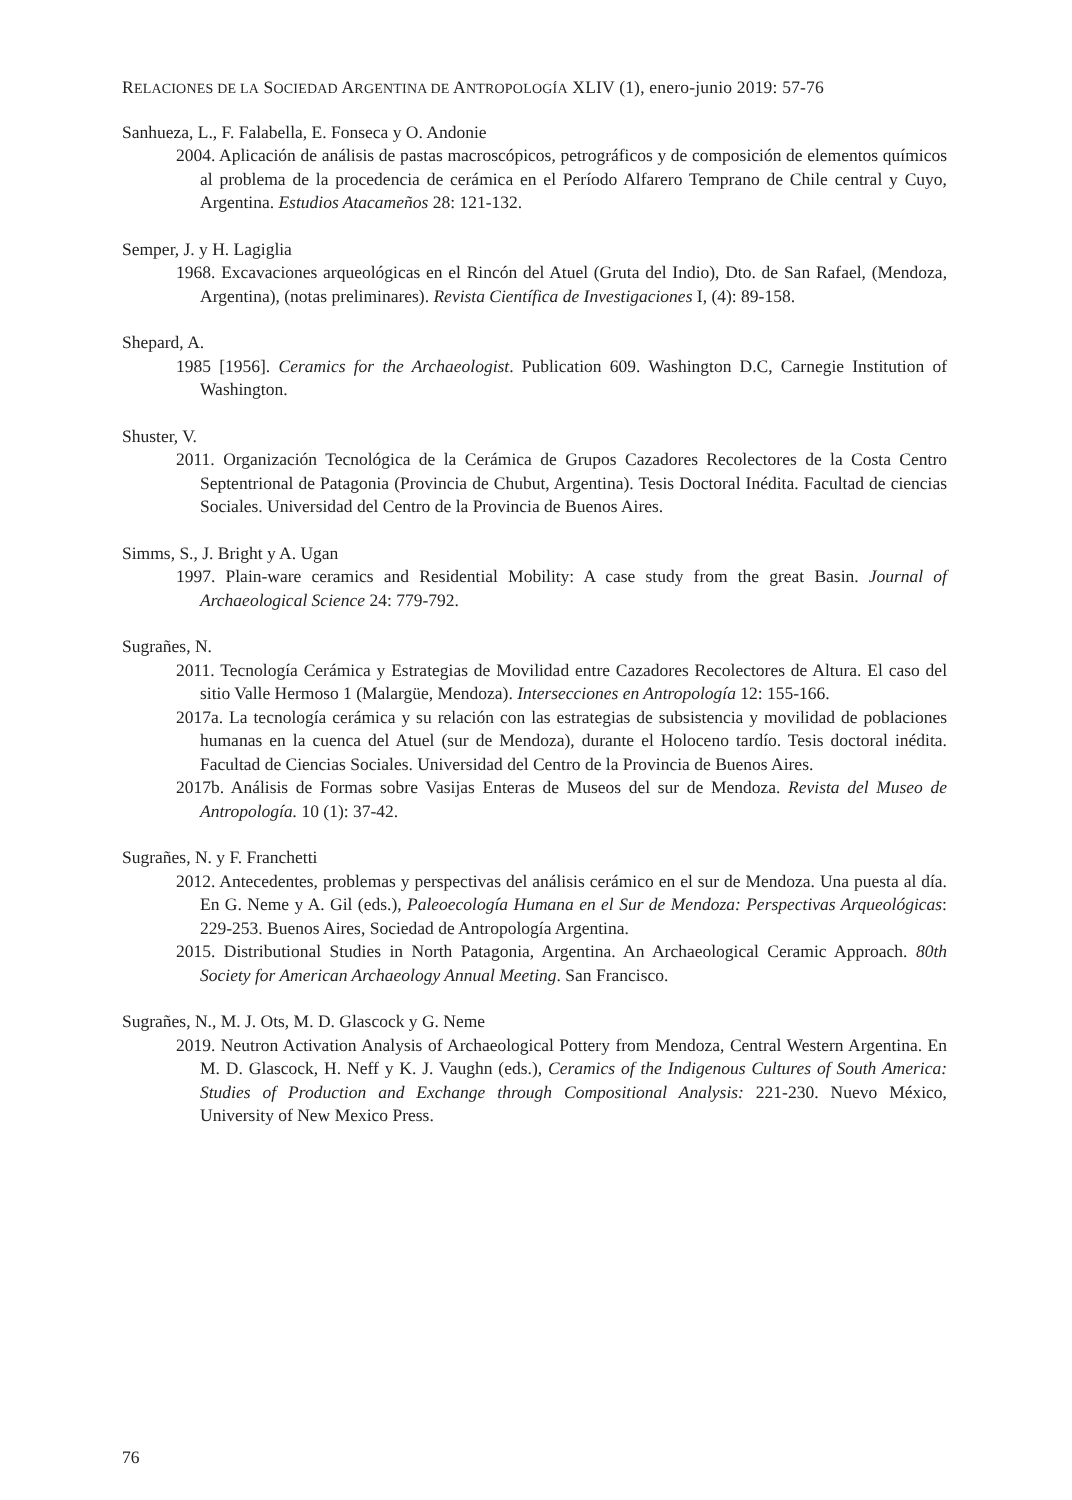RELACIONES DE LA SOCIEDAD ARGENTINA DE ANTROPOLOGÍA XLIV (1), enero-junio 2019: 57-76
Sanhueza, L., F. Falabella, E. Fonseca y O. Andonie
2004. Aplicación de análisis de pastas macroscópicos, petrográficos y de composición de elementos químicos al problema de la procedencia de cerámica en el Período Alfarero Temprano de Chile central y Cuyo, Argentina. Estudios Atacameños 28: 121-132.
Semper, J. y H. Lagiglia
1968. Excavaciones arqueológicas en el Rincón del Atuel (Gruta del Indio), Dto. de San Rafael, (Mendoza, Argentina), (notas preliminares). Revista Científica de Investigaciones I, (4): 89-158.
Shepard, A.
1985 [1956]. Ceramics for the Archaeologist. Publication 609. Washington D.C, Carnegie Institution of Washington.
Shuster, V.
2011. Organización Tecnológica de la Cerámica de Grupos Cazadores Recolectores de la Costa Centro Septentrional de Patagonia (Provincia de Chubut, Argentina). Tesis Doctoral Inédita. Facultad de ciencias Sociales. Universidad del Centro de la Provincia de Buenos Aires.
Simms, S., J. Bright y A. Ugan
1997. Plain-ware ceramics and Residential Mobility: A case study from the great Basin. Journal of Archaeological Science 24: 779-792.
Sugrañes, N.
2011. Tecnología Cerámica y Estrategias de Movilidad entre Cazadores Recolectores de Altura. El caso del sitio Valle Hermoso 1 (Malargüe, Mendoza). Intersecciones en Antropología 12: 155-166.
2017a. La tecnología cerámica y su relación con las estrategias de subsistencia y movilidad de poblaciones humanas en la cuenca del Atuel (sur de Mendoza), durante el Holoceno tardío. Tesis doctoral inédita. Facultad de Ciencias Sociales. Universidad del Centro de la Provincia de Buenos Aires.
2017b. Análisis de Formas sobre Vasijas Enteras de Museos del sur de Mendoza. Revista del Museo de Antropología. 10 (1): 37-42.
Sugrañes, N. y F. Franchetti
2012. Antecedentes, problemas y perspectivas del análisis cerámico en el sur de Mendoza. Una puesta al día. En G. Neme y A. Gil (eds.), Paleoecología Humana en el Sur de Mendoza: Perspectivas Arqueológicas: 229-253. Buenos Aires, Sociedad de Antropología Argentina.
2015. Distributional Studies in North Patagonia, Argentina. An Archaeological Ceramic Approach. 80th Society for American Archaeology Annual Meeting. San Francisco.
Sugrañes, N., M. J. Ots, M. D. Glascock y G. Neme
2019. Neutron Activation Analysis of Archaeological Pottery from Mendoza, Central Western Argentina. En M. D. Glascock, H. Neff y K. J. Vaughn (eds.), Ceramics of the Indigenous Cultures of South America: Studies of Production and Exchange through Compositional Analysis: 221-230. Nuevo México, University of New Mexico Press.
76